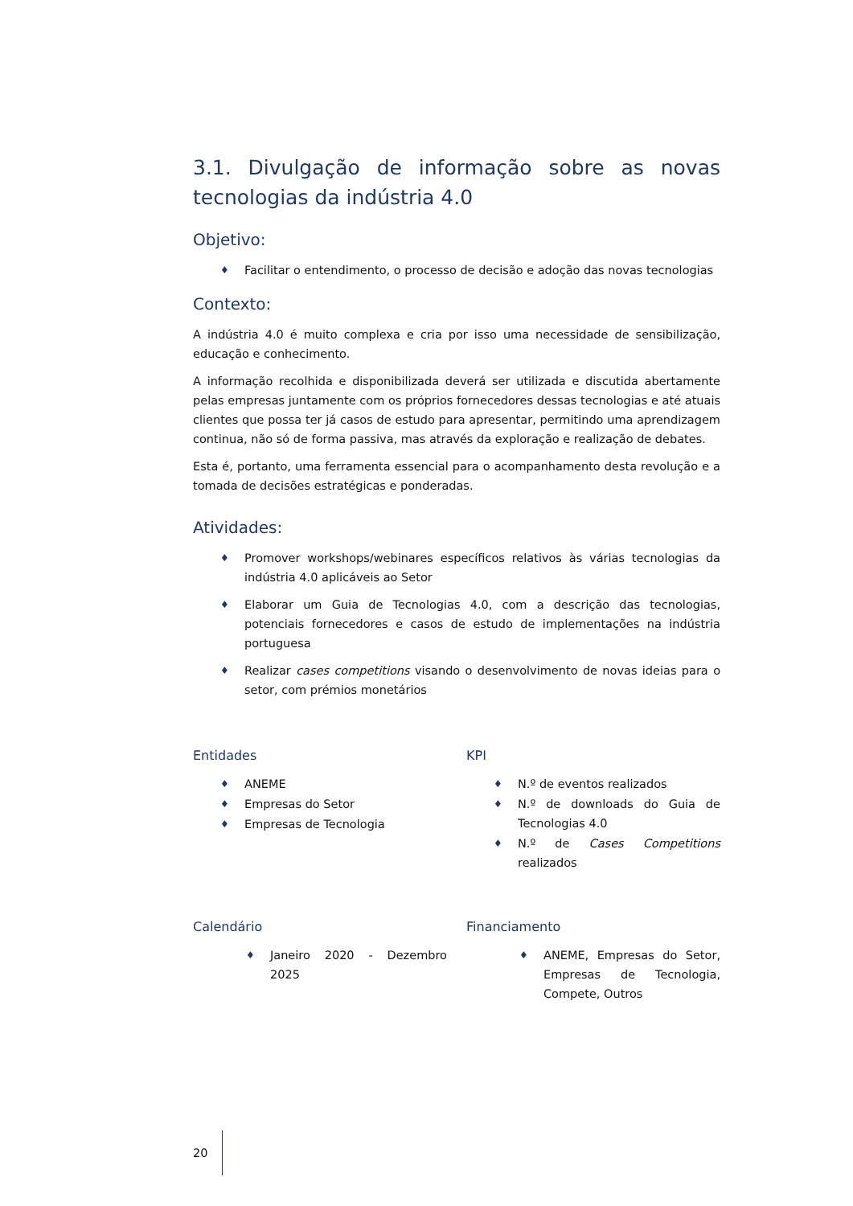3.1. Divulgação de informação sobre as novas tecnologias da indústria 4.0
Objetivo:
♦ Facilitar o entendimento, o processo de decisão e adoção das novas tecnologias
Contexto:
A indústria 4.0 é muito complexa e cria por isso uma necessidade de sensibilização, educação e conhecimento.
A informação recolhida e disponibilizada deverá ser utilizada e discutida abertamente pelas empresas juntamente com os próprios fornecedores dessas tecnologias e até atuais clientes que possa ter já casos de estudo para apresentar, permitindo uma aprendizagem continua, não só de forma passiva, mas através da exploração e realização de debates.
Esta é, portanto, uma ferramenta essencial para o acompanhamento desta revolução e a tomada de decisões estratégicas e ponderadas.
Atividades:
♦ Promover workshops/webinares específicos relativos às várias tecnologias da indústria 4.0 aplicáveis ao Setor
♦ Elaborar um Guia de Tecnologias 4.0, com a descrição das tecnologias, potenciais fornecedores e casos de estudo de implementações na indústria portuguesa
♦ Realizar cases competitions visando o desenvolvimento de novas ideias para o setor, com prémios monetários
Entidades
♦ ANEME
♦ Empresas do Setor
♦ Empresas de Tecnologia
KPI
♦ N.º de eventos realizados
♦ N.º de downloads do Guia de Tecnologias 4.0
♦ N.º de Cases Competitions realizados
Calendário
♦ Janeiro 2020 - Dezembro 2025
Financiamento
♦ ANEME, Empresas do Setor, Empresas de Tecnologia, Compete, Outros
20